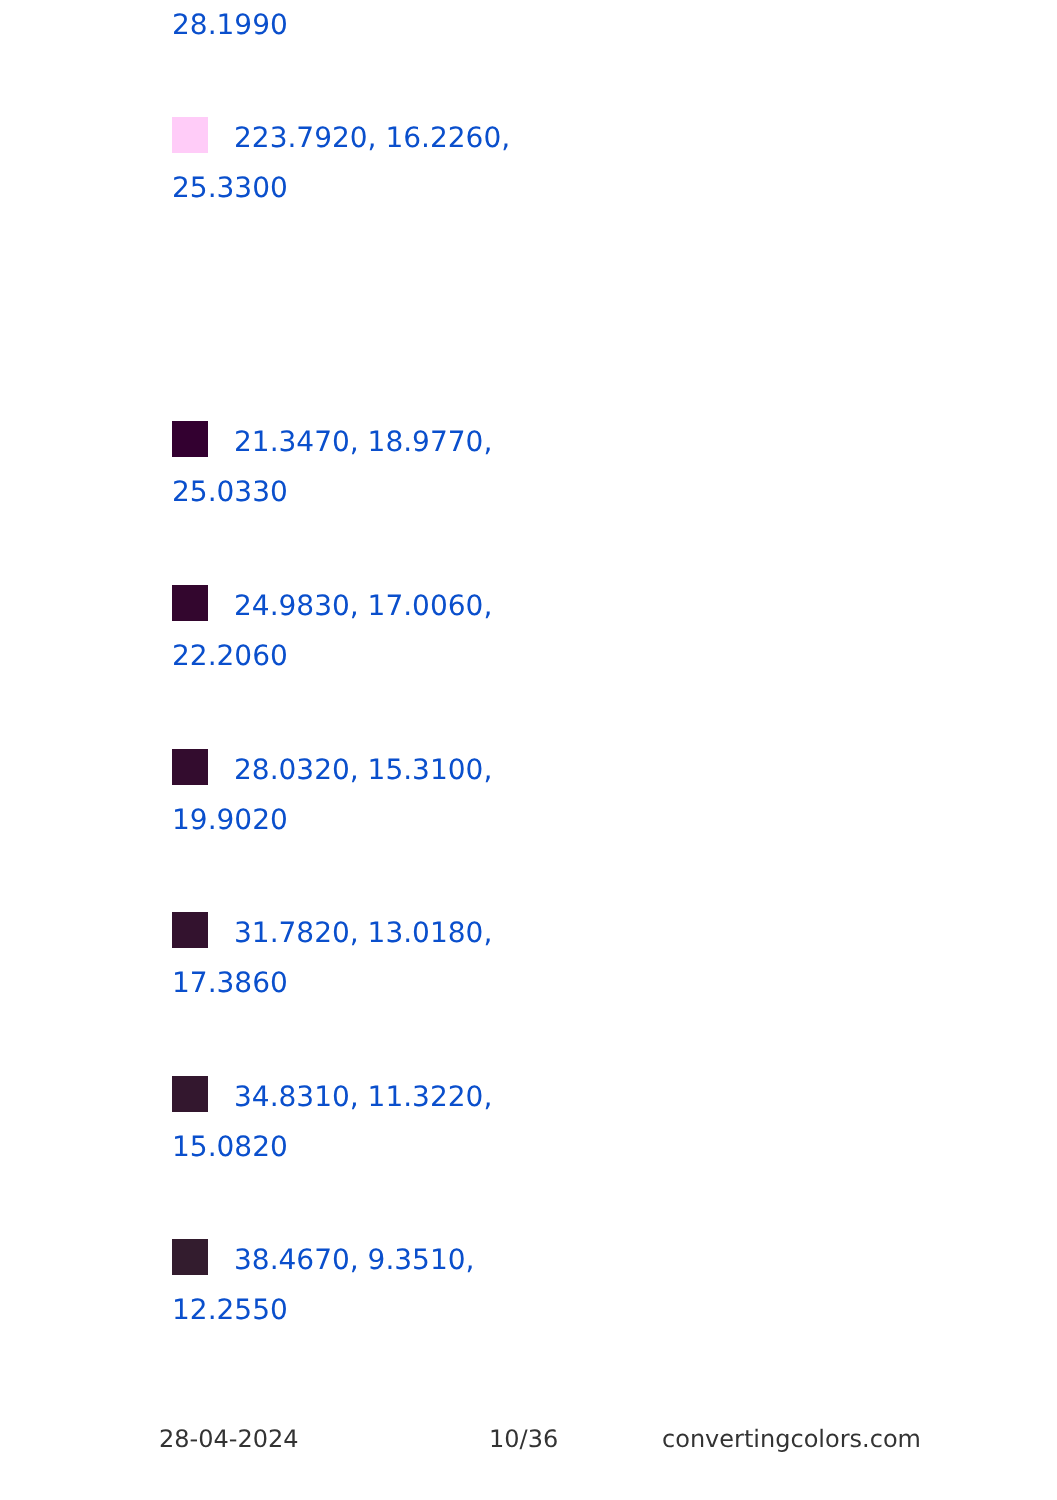28.1990
223.7920, 16.2260, 25.3300
21.3470, 18.9770, 25.0330
24.9830, 17.0060, 22.2060
28.0320, 15.3100, 19.9020
31.7820, 13.0180, 17.3860
34.8310, 11.3220, 15.0820
38.4670, 9.3510, 12.2550
28-04-2024 10/36 convertingcolors.com